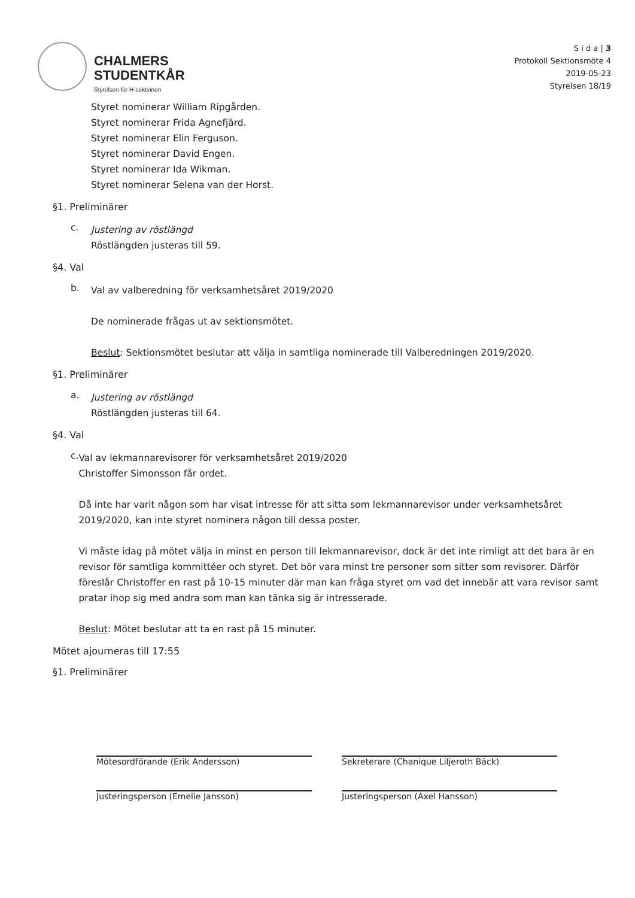CHALMERS
STUDENTKÅR
Styrelsen för H-sektionen
S i d a | 3
Protokoll Sektionsmöte 4
2019-05-23
Styrelsen 18/19
Styret nominerar William Ripgården.
Styret nominerar Frida Agnefjärd.
Styret nominerar Elin Ferguson.
Styret nominerar David Engen.
Styret nominerar Ida Wikman.
Styret nominerar Selena van der Horst.
§1. Preliminärer
c.
Justering av röstlängd
Röstlängden justeras till 59.
§4. Val
b.
Val av valberedning för verksamhetsåret 2019/2020
De nominerade frågas ut av sektionsmötet.
Beslut: Sektionsmötet beslutar att välja in samtliga nominerade till Valberedningen 2019/2020.
§1. Preliminärer
a.
Justering av röstlängd
Röstlängden justeras till 64.
§4. Val
c.
Val av lekmannarevisorer för verksamhetsåret 2019/2020
Christoffer Simonsson får ordet.
Då inte har varit någon som har visat intresse för att sitta som lekmannarevisor under verksamhetsåret 2019/2020, kan inte styret nominera någon till dessa poster.
Vi måste idag på mötet välja in minst en person till lekmannarevisor, dock är det inte rimligt att det bara är en revisor för samtliga kommittéer och styret. Det bör vara minst tre personer som sitter som revisorer. Därför föreslår Christoffer en rast på 10-15 minuter där man kan fråga styret om vad det innebär att vara revisor samt pratar ihop sig med andra som man kan tänka sig är intresserade.
Beslut: Mötet beslutar att ta en rast på 15 minuter.
Mötet ajourneras till 17:55
§1. Preliminärer
Mötesordförande (Erik Andersson)
Justeringsperson (Emelie Jansson)
Sekreterare (Chanique Liljeroth Bäck)
Justeringsperson (Axel Hansson)